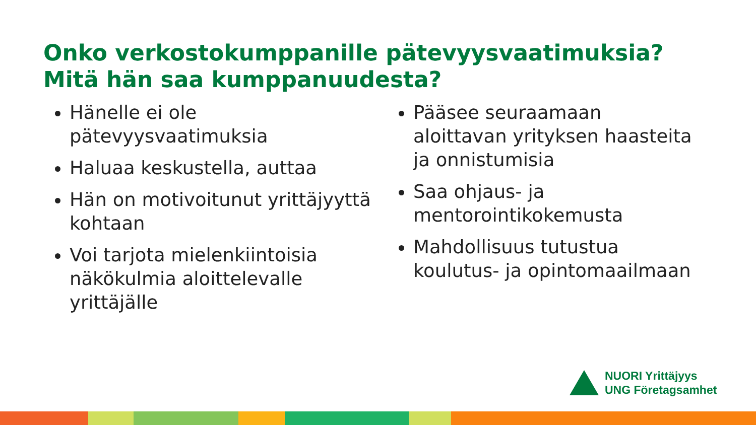Onko verkostokumppanille pätevyysvaatimuksia?
Mitä hän saa kumppanuudesta?
Hänelle ei ole pätevyysvaatimuksia
Haluaa keskustella, auttaa
Hän on motivoitunut yrittäjyyttä kohtaan
Voi tarjota mielenkiintoisia näkökulmia aloittelevalle yrittäjälle
Pääsee seuraamaan aloittavan yrityksen haasteita ja onnistumisia
Saa ohjaus- ja mentorointikokemusta
Mahdollisuus tutustua koulutus- ja opintomaailmaan
NUORI Yrittäjyys
UNG Företagsamhet